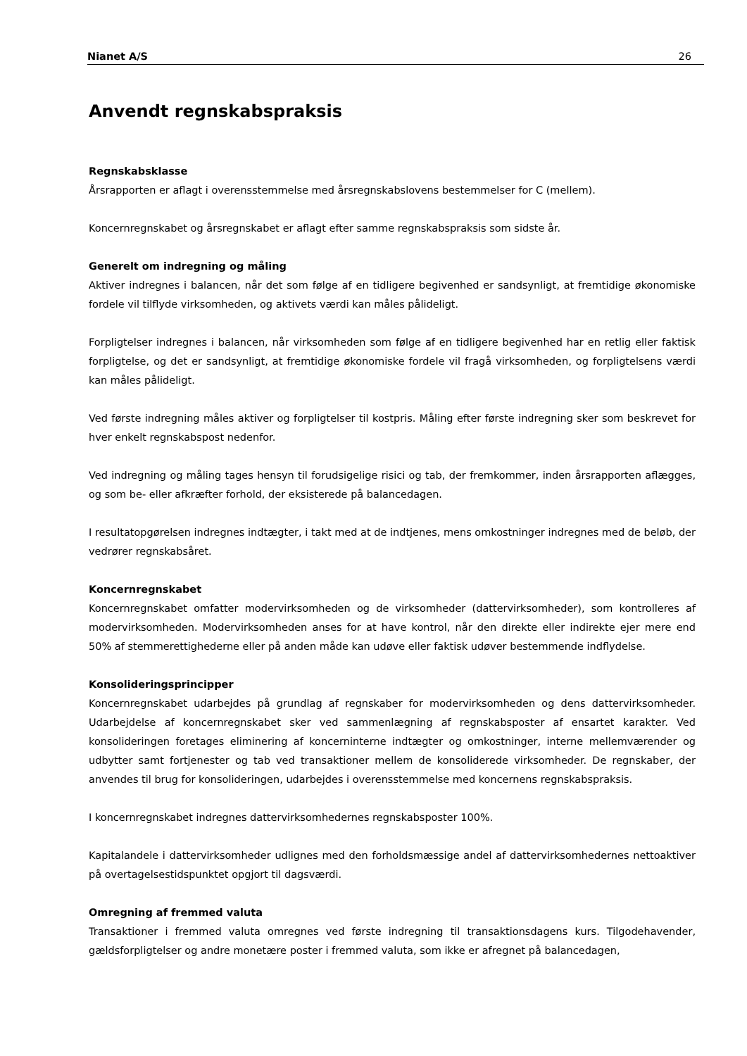Nianet A/S 26
Anvendt regnskabspraksis
Regnskabsklasse
Årsrapporten er aflagt i overensstemmelse med årsregnskabslovens bestemmelser for C (mellem).
Koncernregnskabet og årsregnskabet er aflagt efter samme regnskabspraksis som sidste år.
Generelt om indregning og måling
Aktiver indregnes i balancen, når det som følge af en tidligere begivenhed er sandsynligt, at fremtidige økonomiske fordele vil tilflyde virksomheden, og aktivets værdi kan måles pålideligt.
Forpligtelser indregnes i balancen, når virksomheden som følge af en tidligere begivenhed har en retlig eller faktisk forpligtelse, og det er sandsynligt, at fremtidige økonomiske fordele vil fragå virksomheden, og forpligtelsens værdi kan måles pålideligt.
Ved første indregning måles aktiver og forpligtelser til kostpris. Måling efter første indregning sker som beskrevet for hver enkelt regnskabspost nedenfor.
Ved indregning og måling tages hensyn til forudsigelige risici og tab, der fremkommer, inden årsrapporten aflægges, og som be- eller afkræfter forhold, der eksisterede på balancedagen.
I resultatopgørelsen indregnes indtægter, i takt med at de indtjenes, mens omkostninger indregnes med de beløb, der vedrører regnskabsåret.
Koncernregnskabet
Koncernregnskabet omfatter modervirksomheden og de virksomheder (dattervirksomheder), som kontrolleres af modervirksomheden. Modervirksomheden anses for at have kontrol, når den direkte eller indirekte ejer mere end 50% af stemmerettighederne eller på anden måde kan udøve eller faktisk udøver bestemmende indflydelse.
Konsolideringsprincipper
Koncernregnskabet udarbejdes på grundlag af regnskaber for modervirksomheden og dens dattervirksomheder. Udarbejdelse af koncernregnskabet sker ved sammenlægning af regnskabsposter af ensartet karakter. Ved konsolideringen foretages eliminering af koncerninterne indtægter og omkostninger, interne mellemværender og udbytter samt fortjenester og tab ved transaktioner mellem de konsoliderede virksomheder. De regnskaber, der anvendes til brug for konsolideringen, udarbejdes i overensstemmelse med koncernens regnskabspraksis.
I koncernregnskabet indregnes dattervirksomhedernes regnskabsposter 100%.
Kapitalandele i dattervirksomheder udlignes med den forholdsmæssige andel af dattervirksomhedernes nettoaktiver på overtagelsestidspunktet opgjort til dagsværdi.
Omregning af fremmed valuta
Transaktioner i fremmed valuta omregnes ved første indregning til transaktionsdagens kurs. Tilgodehavender, gældsforpligtelser og andre monetære poster i fremmed valuta, som ikke er afregnet på balancedagen,